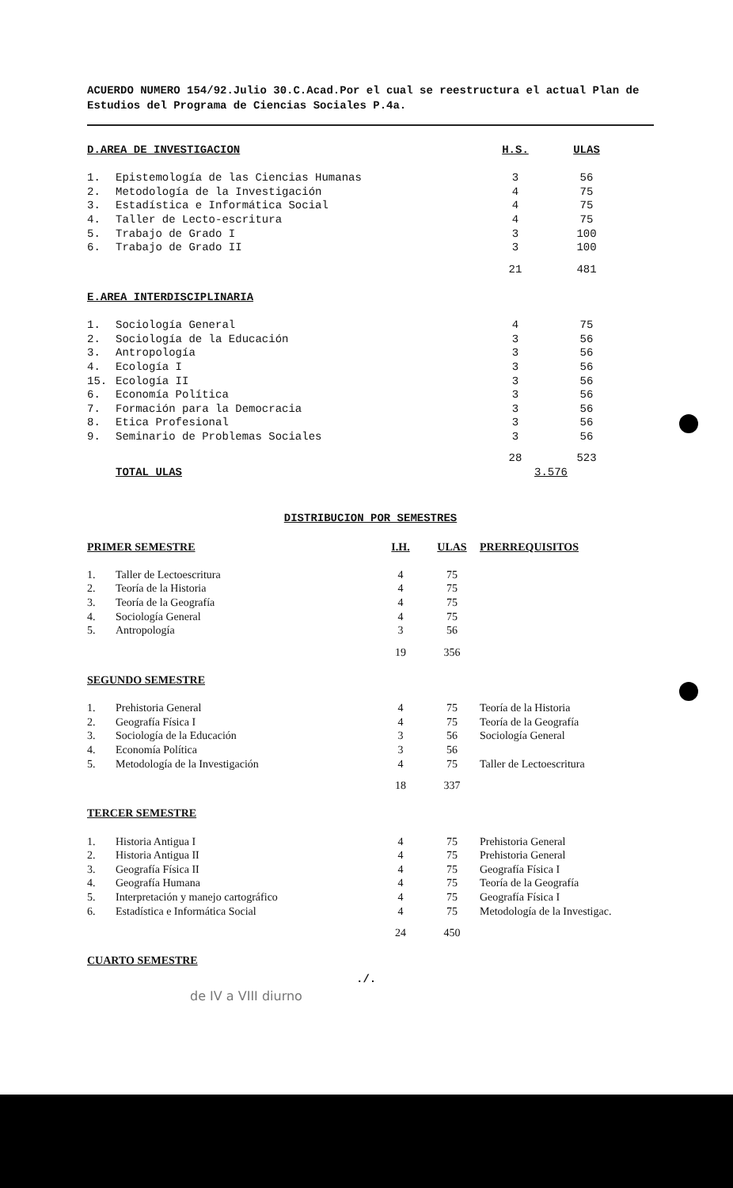ACUERDO NUMERO 154/92.Julio 30.C.Acad.Por el cual se reestructura el actual Plan de Estudios del Programa de Ciencias Sociales P.4a.
| D.AREA DE INVESTIGACION | | H.S. | ULAS |
| --- | --- | --- | --- |
| 1. | Epistemología de las Ciencias Humanas | 3 | 56 |
| 2. | Metodología de la Investigación | 4 | 75 |
| 3. | Estadística e Informática Social | 4 | 75 |
| 4. | Taller de Lecto-escritura | 4 | 75 |
| 5. | Trabajo de Grado I | 3 | 100 |
| 6. | Trabajo de Grado II | 3 | 100 |
| | | 21 | 481 |
| E.AREA INTERDISCIPLINARIA | | | |
| 1. | Sociología General | 4 | 75 |
| 2. | Sociología de la Educación | 3 | 56 |
| 3. | Antropología | 3 | 56 |
| 4. | Ecología I | 3 | 56 |
| 15. | Ecología II | 3 | 56 |
| 6. | Economía Política | 3 | 56 |
| 7. | Formación para la Democracia | 3 | 56 |
| 8. | Etica Profesional | 3 | 56 |
| 9. | Seminario de Problemas Sociales | 3 | 56 |
| | | 28 | 523 |
| | TOTAL ULAS | 3.576 | |
DISTRIBUCION POR SEMESTRES
| PRIMER SEMESTRE | | I.H. | ULAS | PRERREQUISITOS |
| --- | --- | --- | --- | --- |
| 1. | Taller de Lectoescritura | 4 | 75 | |
| 2. | Teoría de la Historia | 4 | 75 | |
| 3. | Teoría de la Geografía | 4 | 75 | |
| 4. | Sociología General | 4 | 75 | |
| 5. | Antropología | 3 | 56 | |
| | | 19 | 356 | |
| SEGUNDO SEMESTRE | | | | |
| 1. | Prehistoria General | 4 | 75 | Teoría de la Historia |
| 2. | Geografía Física I | 4 | 75 | Teoría de la Geografía |
| 3. | Sociología de la Educación | 3 | 56 | Sociología General |
| 4. | Economía Política | 3 | 56 | |
| 5. | Metodología de la Investigación | 4 | 75 | Taller de Lectoescritura |
| | | 18 | 337 | |
| TERCER SEMESTRE | | | | |
| 1. | Historia Antigua I | 4 | 75 | Prehistoria General |
| 2. | Historia Antigua II | 4 | 75 | Prehistoria General |
| 3. | Geografía Física II | 4 | 75 | Geografía Física I |
| 4. | Geografía Humana | 4 | 75 | Teoría de la Geografía |
| 5. | Interpretación y manejo cartográfico | 4 | 75 | Geografía Física I |
| 6. | Estadística e Informática Social | 4 | 75 | Metodología de la Investigac. |
| | | 24 | 450 | |
| CUARTO SEMESTRE | | | | |
./.
de IV a VIII diurno